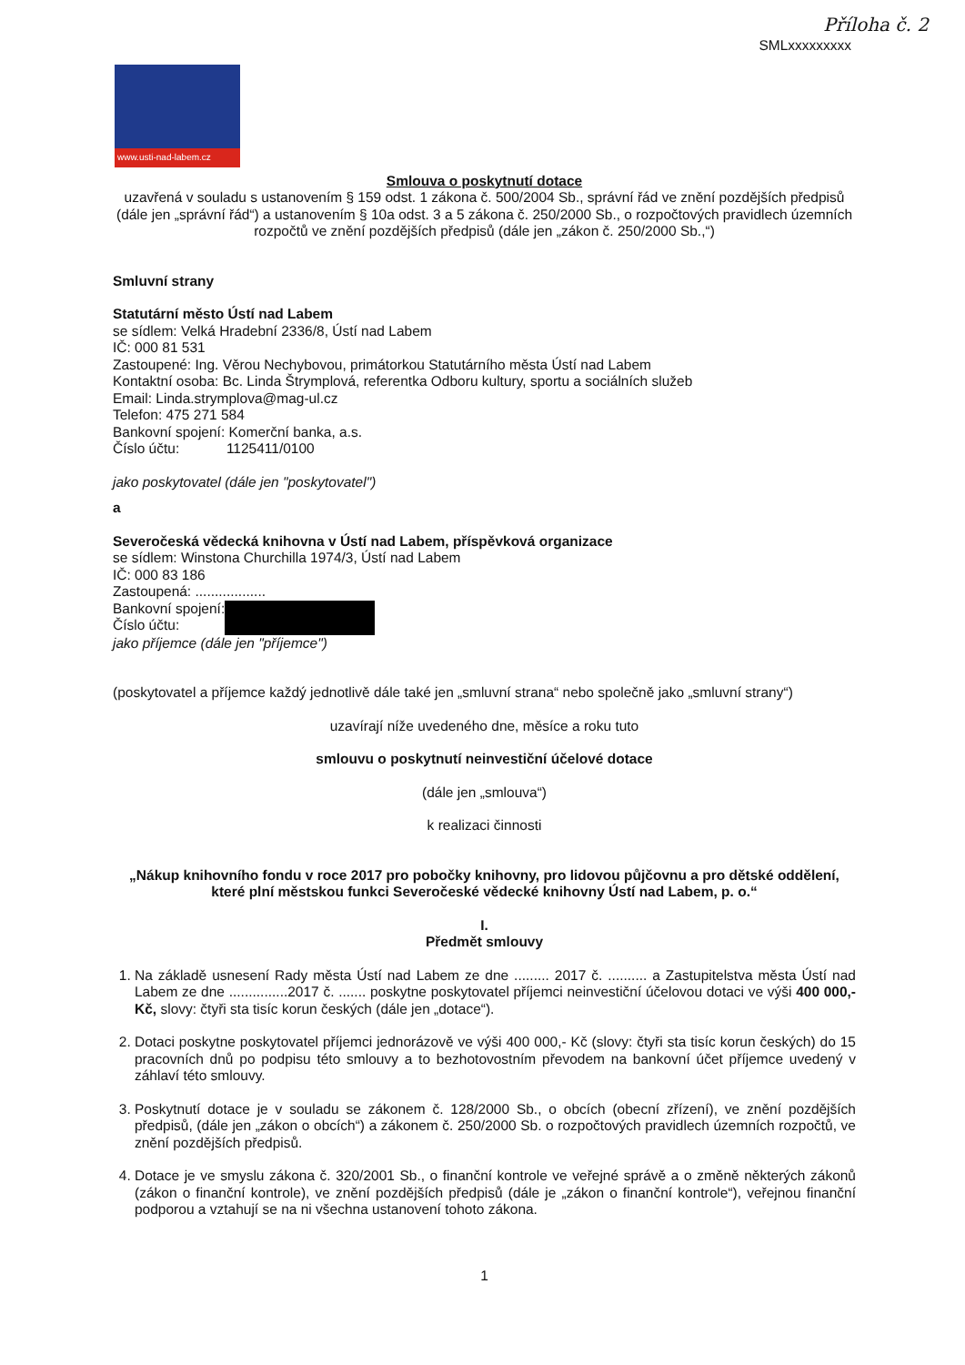Příloha č. 2
SMLxxxxxxxxx
www.usti-nad-labem.cz
Smlouva o poskytnutí dotace
uzavřená v souladu s ustanovením § 159 odst. 1 zákona č. 500/2004 Sb., správní řád ve znění pozdějších předpisů (dále jen „správní řád“) a ustanovením § 10a odst. 3 a 5 zákona č. 250/2000 Sb., o rozpočtových pravidlech územních rozpočtů ve znění pozdějších předpisů (dále jen „zákon č. 250/2000 Sb.,“)
Smluvní strany
Statutární město Ústí nad Labem
se sídlem: Velká Hradební 2336/8, Ústí nad Labem
IČ: 000 81 531
Zastoupené: Ing. Věrou Nechybovou, primátorkou Statutárního města Ústí nad Labem
Kontaktní osoba: Bc. Linda Štrymplová, referentka Odboru kultury, sportu a sociálních služeb
Email: Linda.strymplova@mag-ul.cz
Telefon: 475 271 584
Bankovní spojení: Komerční banka, a.s.
Číslo účtu: 1125411/0100
jako poskytovatel (dále jen "poskytovatel")
a
Severočeská vědecká knihovna v Ústí nad Labem, příspěvková organizace
se sídlem: Winstona Churchilla 1974/3, Ústí nad Labem
IČ: 000 83 186
Zastoupená: ..................
Bankovní spojení:
Číslo účtu:
jako příjemce (dále jen "příjemce")
(poskytovatel a příjemce každý jednotlivě dále také jen „smluvní strana“ nebo společně jako „smluvní strany“)
uzavírají níže uvedeného dne, měsíce a roku tuto
smlouvu o poskytnutí neinvestiční účelové dotace
(dále jen „smlouva“)
k realizaci činnosti
„Nákup knihovního fondu v roce 2017 pro pobočky knihovny, pro lidovou půjčovnu a pro dětské oddělení, které plní městskou funkci Severočeské vědecké knihovny Ústí nad Labem, p. o.“
I.
Předmět smlouvy
1. Na základě usnesení Rady města Ústí nad Labem ze dne ......... 2017 č. .......... a Zastupitelstva města Ústí nad Labem ze dne ...............2017 č. ....... poskytne poskytovatel příjemci neinvestiční účelovou dotaci ve výši 400 000,- Kč, slovy: čtyři sta tisíc korun českých (dále jen „dotace“).
2. Dotaci poskytne poskytovatel příjemci jednorázově ve výši 400 000,- Kč (slovy: čtyři sta tisíc korun českých) do 15 pracovních dnů po podpisu této smlouvy a to bezhotovostním převodem na bankovní účet příjemce uvedený v záhlaví této smlouvy.
3. Poskytnutí dotace je v souladu se zákonem č. 128/2000 Sb., o obcích (obecní zřízení), ve znění pozdějších předpisů, (dále jen „zákon o obcích“) a zákonem č. 250/2000 Sb. o rozpočtových pravidlech územních rozpočtů, ve znění pozdějších předpisů.
4. Dotace je ve smyslu zákona č. 320/2001 Sb., o finanční kontrole ve veřejné správě a o změně některých zákonů (zákon o finanční kontrole), ve znění pozdějších předpisů (dále je „zákon o finanční kontrole“), veřejnou finanční podporou a vztahují se na ni všechna ustanovení tohoto zákona.
1